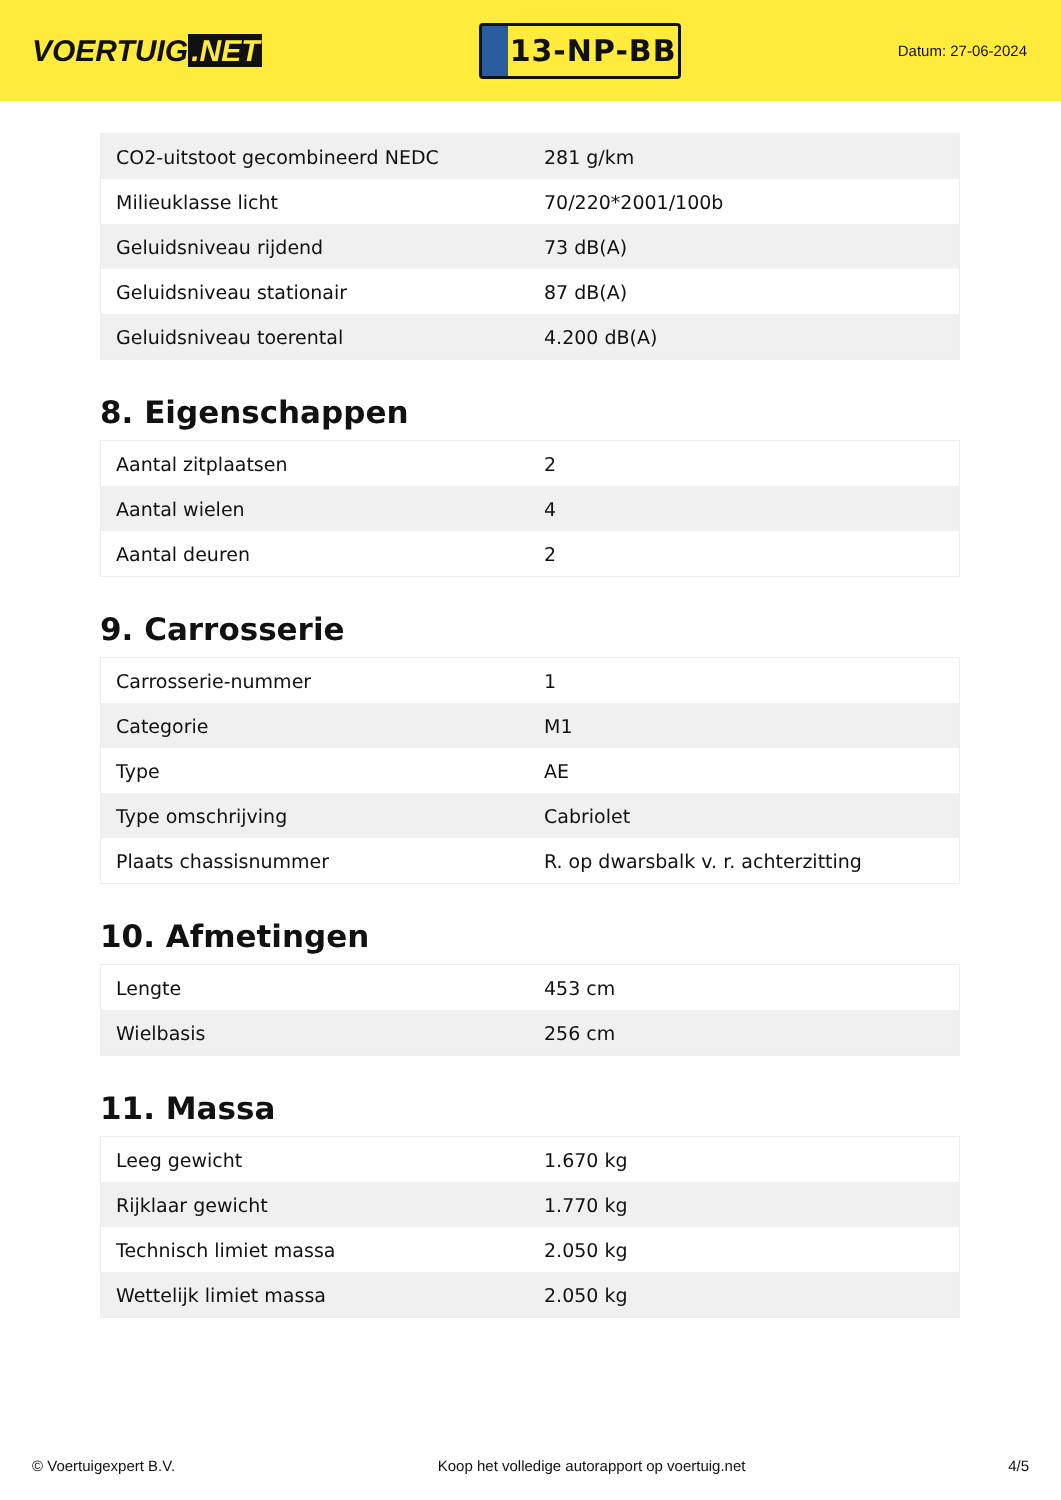VOERTUIG.NET
13-NP-BB
Datum: 27-06-2024
| CO2-uitstoot gecombineerd NEDC | 281 g/km |
| Milieuklasse licht | 70/220*2001/100b |
| Geluidsniveau rijdend | 73 dB(A) |
| Geluidsniveau stationair | 87 dB(A) |
| Geluidsniveau toerental | 4.200 dB(A) |
8. Eigenschappen
| Aantal zitplaatsen | 2 |
| Aantal wielen | 4 |
| Aantal deuren | 2 |
9. Carrosserie
| Carrosserie-nummer | 1 |
| Categorie | M1 |
| Type | AE |
| Type omschrijving | Cabriolet |
| Plaats chassisnummer | R. op dwarsbalk v. r. achterzitting |
10. Afmetingen
| Lengte | 453 cm |
| Wielbasis | 256 cm |
11. Massa
| Leeg gewicht | 1.670 kg |
| Rijklaar gewicht | 1.770 kg |
| Technisch limiet massa | 2.050 kg |
| Wettelijk limiet massa | 2.050 kg |
© Voertuigexpert B.V. Koop het volledige autorapport op voertuig.net 4/5